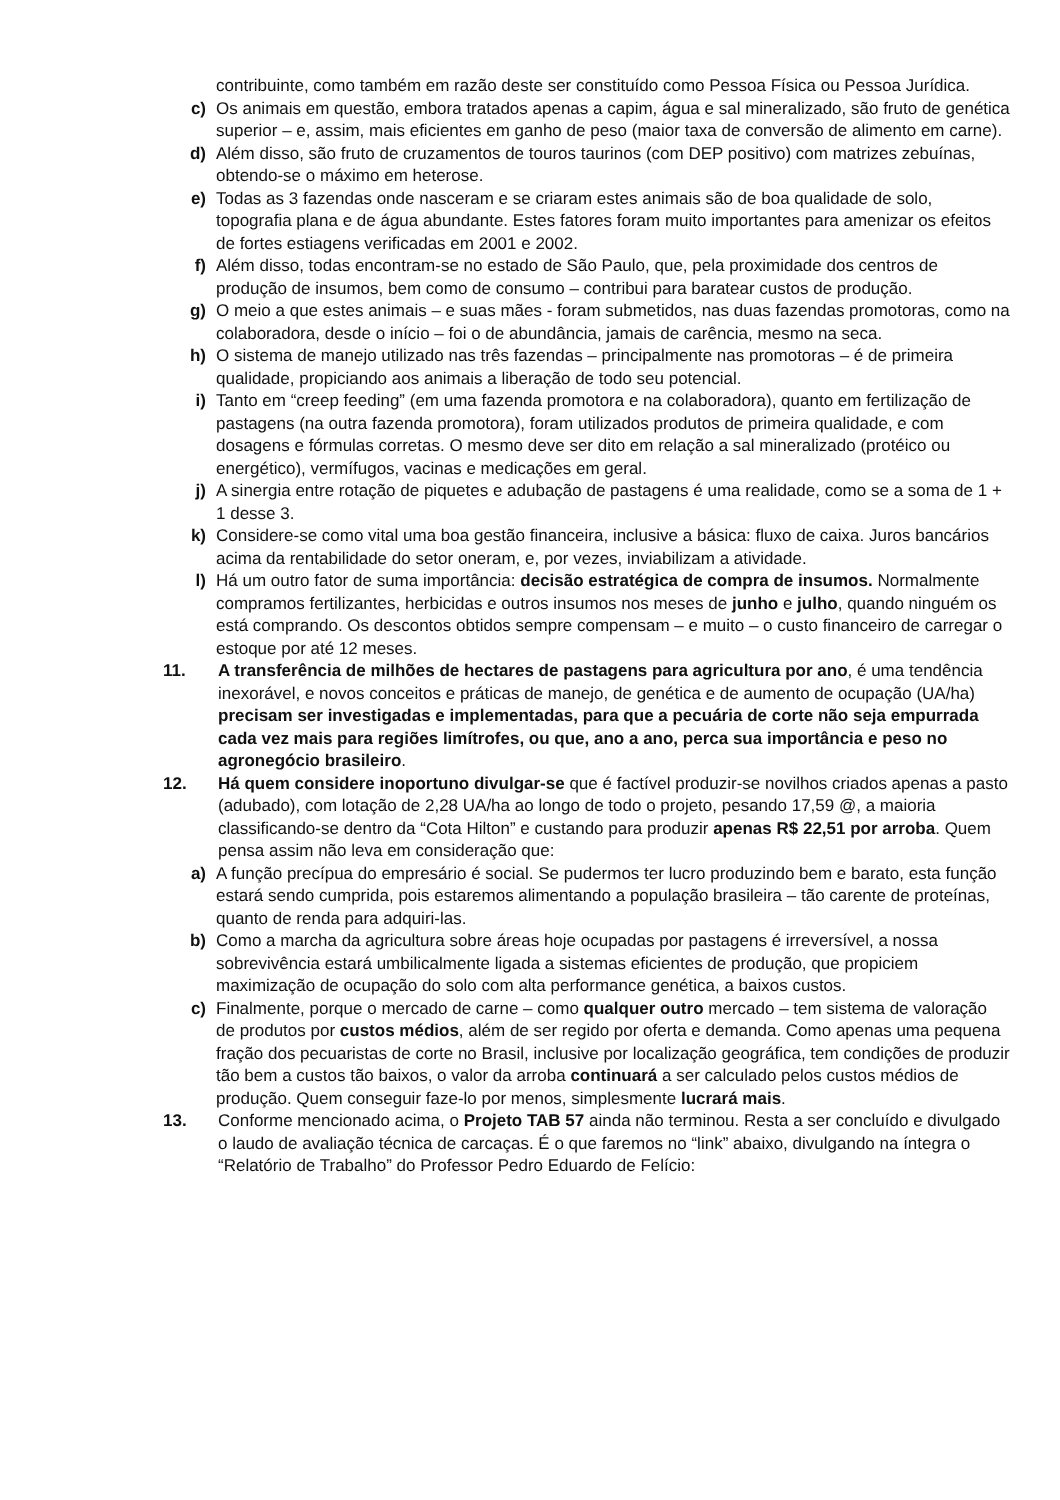contribuinte, como também em razão deste ser constituído como Pessoa Física ou Pessoa Jurídica.
c) Os animais em questão, embora tratados apenas a capim, água e sal mineralizado, são fruto de genética superior – e, assim, mais eficientes em ganho de peso (maior taxa de conversão de alimento em carne).
d) Além disso, são fruto de cruzamentos de touros taurinos (com DEP positivo) com matrizes zebuínas, obtendo-se o máximo em heterose.
e) Todas as 3 fazendas onde nasceram e se criaram estes animais são de boa qualidade de solo, topografia plana e de água abundante. Estes fatores foram muito importantes para amenizar os efeitos de fortes estiagens verificadas em 2001 e 2002.
f) Além disso, todas encontram-se no estado de São Paulo, que, pela proximidade dos centros de produção de insumos, bem como de consumo – contribui para baratear custos de produção.
g) O meio a que estes animais – e suas mães - foram submetidos, nas duas fazendas promotoras, como na colaboradora, desde o início – foi o de abundância, jamais de carência, mesmo na seca.
h) O sistema de manejo utilizado nas três fazendas – principalmente nas promotoras – é de primeira qualidade, propiciando aos animais a liberação de todo seu potencial.
i) Tanto em “creep feeding” (em uma fazenda promotora e na colaboradora), quanto em fertilização de pastagens (na outra fazenda promotora), foram utilizados produtos de primeira qualidade, e com dosagens e fórmulas corretas. O mesmo deve ser dito em relação a sal mineralizado (protéico ou energético), vermífugos, vacinas e medicações em geral.
j) A sinergia entre rotação de piquetes e adubação de pastagens é uma realidade, como se a soma de 1 + 1 desse 3.
k) Considere-se como vital uma boa gestão financeira, inclusive a básica: fluxo de caixa. Juros bancários acima da rentabilidade do setor oneram, e, por vezes, inviabilizam a atividade.
l) Há um outro fator de suma importância: decisão estratégica de compra de insumos. Normalmente compramos fertilizantes, herbicidas e outros insumos nos meses de junho e julho, quando ninguém os está comprando. Os descontos obtidos sempre compensam – e muito – o custo financeiro de carregar o estoque por até 12 meses.
11. A transferência de milhões de hectares de pastagens para agricultura por ano, é uma tendência inexorável, e novos conceitos e práticas de manejo, de genética e de aumento de ocupação (UA/ha) precisam ser investigadas e implementadas, para que a pecuária de corte não seja empurrada cada vez mais para regiões limítrofes, ou que, ano a ano, perca sua importância e peso no agronegócio brasileiro.
12. Há quem considere inoportuno divulgar-se que é factível produzir-se novilhos criados apenas a pasto (adubado), com lotação de 2,28 UA/ha ao longo de todo o projeto, pesando 17,59 @, a maioria classificando-se dentro da “Cota Hilton” e custando para produzir apenas R$ 22,51 por arroba. Quem pensa assim não leva em consideração que:
a) A função precípua do empresário é social. Se pudermos ter lucro produzindo bem e barato, esta função estará sendo cumprida, pois estaremos alimentando a população brasileira – tão carente de proteínas, quanto de renda para adquiri-las.
b) Como a marcha da agricultura sobre áreas hoje ocupadas por pastagens é irreversível, a nossa sobrevivência estará umbilicalmente ligada a sistemas eficientes de produção, que propiciem maximização de ocupação do solo com alta performance genética, a baixos custos.
c) Finalmente, porque o mercado de carne – como qualquer outro mercado – tem sistema de valoração de produtos por custos médios, além de ser regido por oferta e demanda. Como apenas uma pequena fração dos pecuaristas de corte no Brasil, inclusive por localização geográfica, tem condições de produzir tão bem a custos tão baixos, o valor da arroba continuará a ser calculado pelos custos médios de produção. Quem conseguir faze-lo por menos, simplesmente lucrará mais.
13. Conforme mencionado acima, o Projeto TAB 57 ainda não terminou. Resta a ser concluído e divulgado o laudo de avaliação técnica de carcaças. É o que faremos no “link” abaixo, divulgando na íntegra o “Relatório de Trabalho” do Professor Pedro Eduardo de Felício: